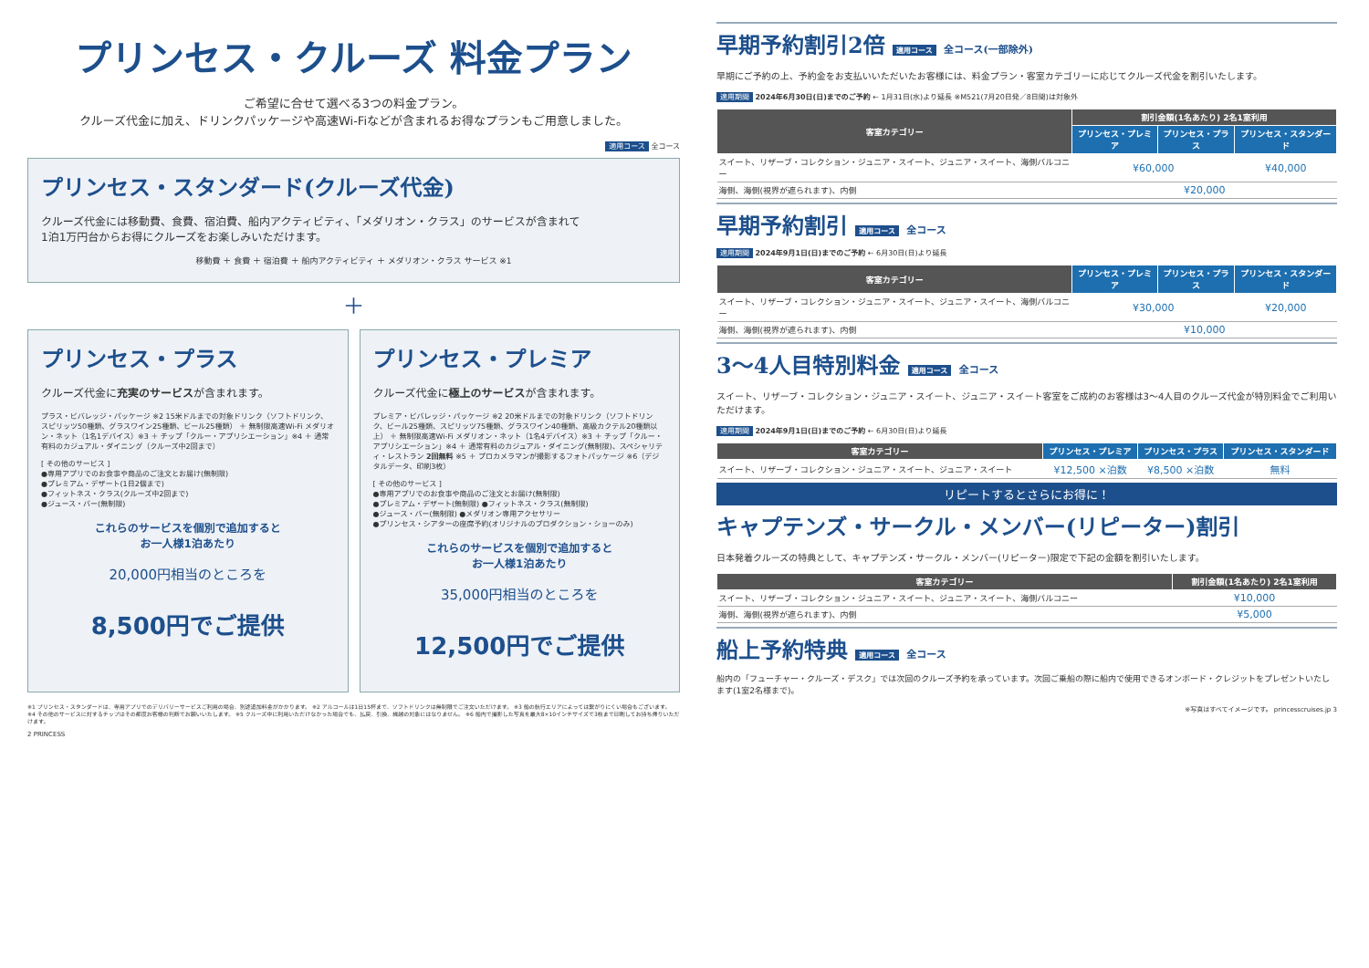プリンセス・クルーズ 料金プラン
ご希望に合せて選べる3つの料金プラン。
クルーズ代金に加え、ドリンクパッケージや高速Wi-Fiなどが含まれるお得なプランもご用意しました。
適用コース 全コース
プリンセス・スタンダード(クルーズ代金)
クルーズ代金には移動費、食費、宿泊費、船内アクティビティ、「メダリオン・クラス」のサービスが含まれて
1泊1万円台からお得にクルーズをお楽しみいただけます。
移動費 ＋ 食費 ＋ 宿泊費 ＋ 船内アクティビティ ＋ メダリオン・クラス サービス ※1
＋
プリンセス・プラス
クルーズ代金に充実のサービスが含まれます。
プラス・ビバレッジ・パッケージ ※2 15米ドルまでの対象ドリンク（ソフトドリンク、スピリッツ50種類、グラスワイン25種類、ビール25種類） ＋ 無制限高速Wi-Fi メダリオン・ネット（1名1デバイス）※3 ＋ チップ「クルー・アプリシエーション」※4 ＋ 通常有料のカジュアル・ダイニング（クルーズ中2回まで）
[ その他のサービス ]
●専用アプリでのお食事や商品のご注文とお届け(無制限)
●プレミアム・デザート(1日2個まで)
●フィットネス・クラス(クルーズ中2回まで)
●ジュース・バー(無制限)
これらのサービスを個別で追加すると
お一人様1泊あたり
20,000円相当のところを
8,500円でご提供
プリンセス・プレミア
クルーズ代金に極上のサービスが含まれます。
プレミア・ビバレッジ・パッケージ ※2 20米ドルまでの対象ドリンク（ソフトドリンク、ビール25種類、スピリッツ75種類、グラスワイン40種類、高級カクテル20種類以上） ＋ 無制限高速Wi-Fi メダリオン・ネット（1名4デバイス）※3 ＋ チップ「クルー・アプリシエーション」※4 ＋ 通常有料のカジュアル・ダイニング(無制限)、スペシャリティ・レストラン 2回無料 ※5 ＋ プロカメラマンが撮影するフォトパッケージ ※6（デジタルデータ、印刷3枚）
[ その他のサービス ]
●専用アプリでのお食事や商品のご注文とお届け(無制限)
●プレミアム・デザート(無制限) ●フィットネス・クラス(無制限)
●ジュース・バー(無制限) ●メダリオン専用アクセサリー
●プリンセス・シアターの座席予約(オリジナルのプロダクション・ショーのみ)
これらのサービスを個別で追加すると
お一人様1泊あたり
35,000円相当のところを
12,500円でご提供
※1 プリンセス・スタンダードは、専用アプリでのデリバリーサービスご利用の場合、別途追加料金がかかります。 ※2 アルコールは1日15杯まで、ソフトドリンクは無制限でご注文いただけます。 ※3 船の航行エリアによっては繋がりにくい場合もございます。 ※4 その他のサービスに対するチップはその都度お客様の判断でお願いいたします。 ※5 クルーズ中に利用いただけなかった場合でも、払戻、引換、繰越の対象にはなりません。 ※6 船内で撮影した写真を最大8×10インチサイズで3枚まで印刷してお持ち帰りいただけます。
2 PRINCESS
早期予約割引2倍 適用コース 全コース(一部除外)
早期にご予約の上、予約金をお支払いいただいたお客様には、料金プラン・客室カテゴリーに応じてクルーズ代金を割引いたします。
適用期間 2024年6月30日(日)までのご予約 ← 1月31日(水)より延長 ※M521(7月20日発／8日間)は対象外
| 客室カテゴリー | 割引金額(1名あたり) 2名1室利用 | | |
| --- | --- | --- | --- |
| | プリンセス・プレミア | プリンセス・プラス | プリンセス・スタンダード |
| スイート、リザーブ・コレクション・ジュニア・スイート、ジュニア・スイート、海側バルコニー | ¥60,000 | | ¥40,000 |
| 海側、海側(視界が遮られます)、内側 | ¥20,000 | | |
早期予約割引 適用コース 全コース
適用期間 2024年9月1日(日)までのご予約 ← 6月30日(日)より延長
| 客室カテゴリー | プリンセス・プレミア | プリンセス・プラス | プリンセス・スタンダード |
| --- | --- | --- | --- |
| スイート、リザーブ・コレクション・ジュニア・スイート、ジュニア・スイート、海側バルコニー | ¥30,000 | | ¥20,000 |
| 海側、海側(視界が遮られます)、内側 | ¥10,000 | | |
3〜4人目特別料金 適用コース 全コース
スイート、リザーブ・コレクション・ジュニア・スイート、ジュニア・スイート客室をご成約のお客様は3〜4人目のクルーズ代金が特別料金でご利用いただけます。
適用期間 2024年9月1日(日)までのご予約 ← 6月30日(日)より延長
| 客室カテゴリー | プリンセス・プレミア | プリンセス・プラス | プリンセス・スタンダード |
| --- | --- | --- | --- |
| スイート、リザーブ・コレクション・ジュニア・スイート、ジュニア・スイート | ¥12,500 ×泊数 | ¥8,500 ×泊数 | 無料 |
リピートするとさらにお得に！
キャプテンズ・サークル・メンバー(リピーター)割引
日本発着クルーズの特典として、キャプテンズ・サークル・メンバー(リピーター)限定で下記の金額を割引いたします。
| 客室カテゴリー | 割引金額(1名あたり) 2名1室利用 |
| --- | --- |
| スイート、リザーブ・コレクション・ジュニア・スイート、ジュニア・スイート、海側バルコニー | ¥10,000 |
| 海側、海側(視界が遮られます)、内側 | ¥5,000 |
船上予約特典 適用コース 全コース
船内の「フューチャー・クルーズ・デスク」では次回のクルーズ予約を承っています。次回ご乗船の際に船内で使用できるオンボード・クレジットをプレゼントいたします(1室2名様まで)。
※写真はすべてイメージです。 princesscruises.jp 3